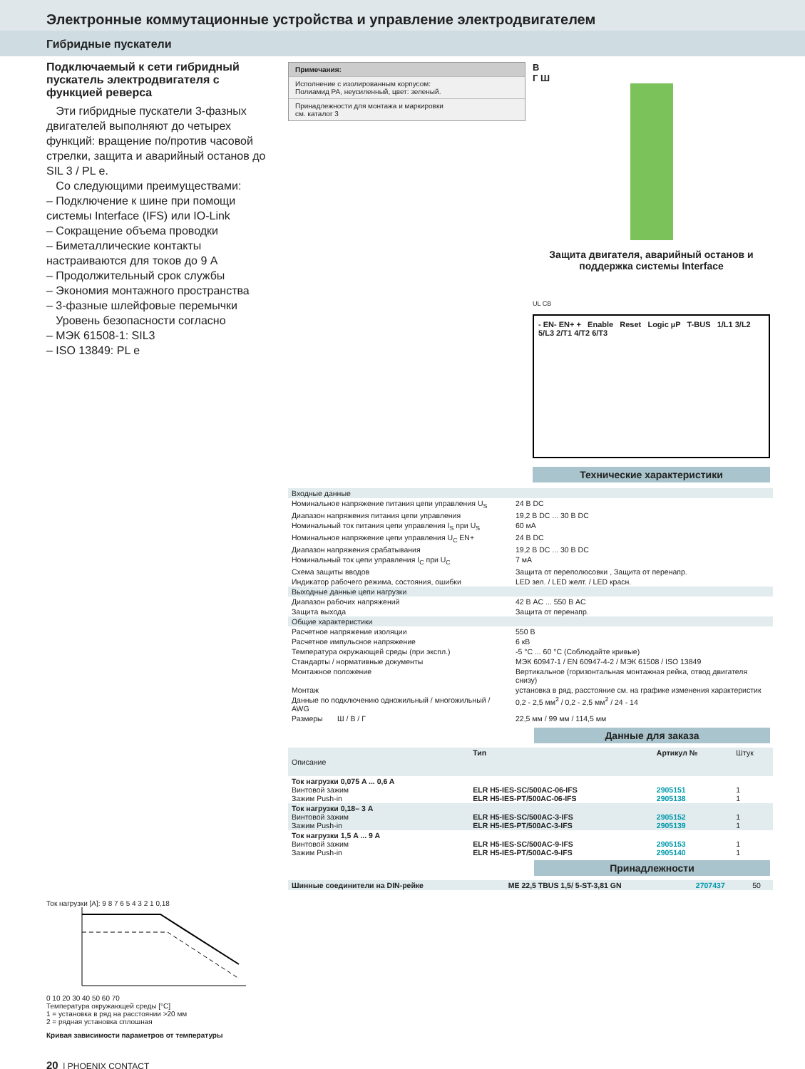Электронные коммутационные устройства и управление электродвигателем
Гибридные пускатели
Подключаемый к сети гибридный пускатель электродвигателя с функцией реверса
Эти гибридные пускатели 3-фазных двигателей выполняют до четырех функций: вращение по/против часовой стрелки, защита и аварийный останов до SIL 3 / PL e.
Со следующими преимуществами:
– Подключение к шине при помощи системы Interface (IFS) или IO-Link
– Сокращение объема проводки
– Биметаллические контакты настраиваются для токов до 9 A
– Продолжительный срок службы
– Экономия монтажного пространства
– 3-фазные шлейфовые перемычки
Уровень безопасности согласно
– МЭК 61508-1: SIL3
– ISO 13849: PL e
Ток нагрузки [A]: 9 8 7 6 5 4 3 2 1 0,18
0 10 20 30 40 50 60 70
Температура окружающей среды [°C]
1 = установка в ряд на расстоянии >20 мм
2 = рядная установка сплошная
Кривая зависимости параметров от температуры
20 | PHOENIX CONTACT
Примечания:
Исполнение с изолированным корпусом:
Полиамид PA, неусиленный, цвет: зеленый.
Принадлежности для монтажа и маркировки
см. каталог 3
В
Г Ш
Защита двигателя, аварийный останов и поддержка системы Interface
UL CB
- EN- EN+ + Enable Reset Logic µP T-BUS 1/L1 3/L2 5/L3 2/T1 4/T2 6/T3
Технические характеристики
| Входные данные | |
| Номинальное напряжение питания цепи управления U<sub>S</sub> | 24 В DC |
| Диапазон напряжения питания цепи управления | 19,2 В DC ... 30 В DC |
| Номинальный ток питания цепи управления I<sub>S</sub> при U<sub>S</sub> | 60 мА |
| Номинальное напряжение цепи управления U<sub>C</sub> EN+ | 24 В DC |
| Диапазон напряжения срабатывания | 19,2 В DC ... 30 В DC |
| Номинальный ток цепи управления I<sub>C</sub> при U<sub>C</sub> | 7 мА |
| Схема защиты вводов | Защита от переполюсовки , Защита от перенапр. |
| Индикатор рабочего режима, состояния, ошибки | LED зел. / LED желт. / LED красн. |
| Выходные данные цепи нагрузки | |
| Диапазон рабочих напряжений | 42 В AC ... 550 В AC |
| Защита выхода | Защита от перенапр. |
| Общие характеристики | |
| Расчетное напряжение изоляции | 550 В |
| Расчетное импульсное напряжение | 6 кВ |
| Температура окружающей среды (при экспл.) | -5 °C ... 60 °C (Соблюдайте кривые) |
| Стандарты / нормативные документы | МЭК 60947-1 / EN 60947-4-2 / МЭК 61508 / ISO 13849 |
| Монтажное положение | Вертикальное (горизонтальная монтажная рейка, отвод двигателя снизу) |
| Монтаж | установка в ряд, расстояние см. на графике изменения характеристик |
| Данные по подключению одножильный / многожильный / AWG | 0,2 - 2,5 мм<sup>2</sup> / 0,2 - 2,5 мм<sup>2</sup> / 24 - 14 |
| Размеры Ш / В / Г | 22,5 мм / 99 мм / 114,5 мм |
Данные для заказа
| Описание | Тип | Артикул № | Штук |
| --- | --- | --- | --- |
| Ток нагрузки 0,075 A ... 0,6 A Винтовой зажим Зажим Push-in | ELR H5-IES-SC/500AC-06-IFS ELR H5-IES-PT/500AC-06-IFS | 2905151 2905138 | 1 1 |
| Ток нагрузки 0,18– 3 A Винтовой зажим Зажим Push-in | ELR H5-IES-SC/500AC-3-IFS ELR H5-IES-PT/500AC-3-IFS | 2905152 2905139 | 1 1 |
| Ток нагрузки 1,5 A ... 9 A Винтовой зажим Зажим Push-in | ELR H5-IES-SC/500AC-9-IFS ELR H5-IES-PT/500AC-9-IFS | 2905153 2905140 | 1 1 |
Принадлежности
| Шинные соединители на DIN-рейке | ME 22,5 TBUS 1,5/ 5-ST-3,81 GN | 2707437 | 50 |